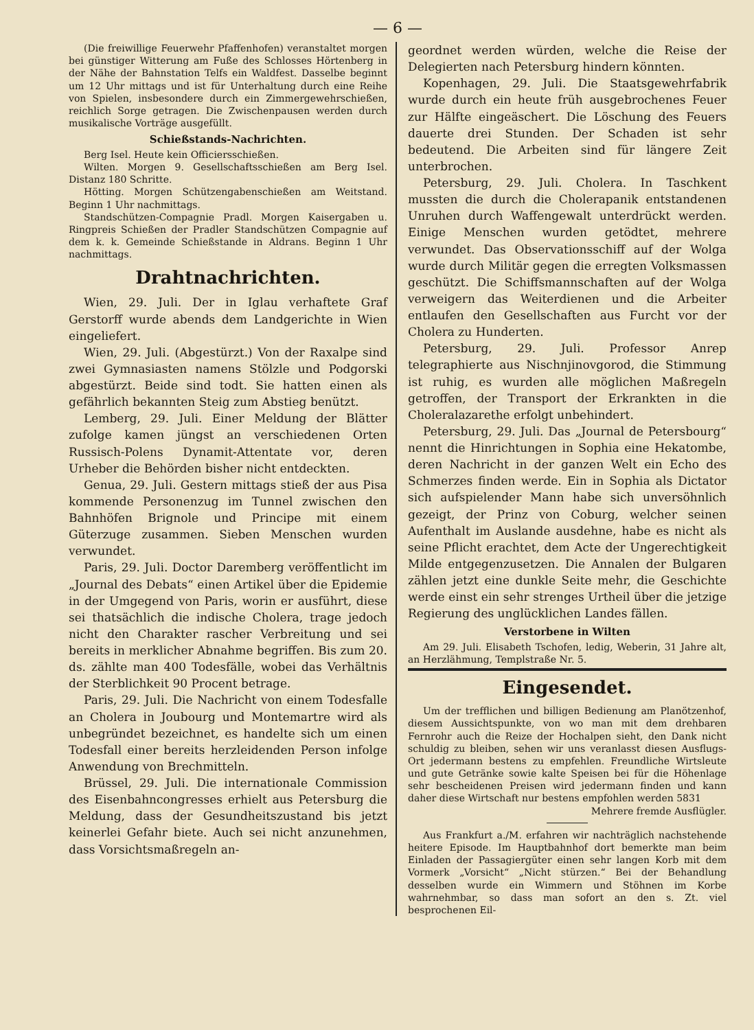— 6 —
(Die freiwillige Feuerwehr Pfaffenhofen) veranstaltet morgen bei günstiger Witterung am Fuße des Schlosses Hörtenberg in der Nähe der Bahnstation Telfs ein Waldfest. Dasselbe beginnt um 12 Uhr mittags und ist für Unterhaltung durch eine Reihe von Spielen, insbesondere durch ein Zimmergewehrschießen, reichlich Sorge getragen. Die Zwischenpausen werden durch musikalische Vorträge ausgefüllt.
Schießstands-Nachrichten.
Berg Isel. Heute kein Officiersschießen.
Wilten. Morgen 9. Gesellschaftsschießen am Berg Isel. Distanz 180 Schritte.
Hötting. Morgen Schützengabenschießen am Weitstand. Beginn 1 Uhr nachmittags.
Standschützen-Compagnie Pradl. Morgen Kaisergaben u. Ringpreis Schießen der Pradler Standschützen Compagnie auf dem k. k. Gemeinde Schießstande in Aldrans. Beginn 1 Uhr nachmittags.
Drahtnachrichten.
Wien, 29. Juli. Der in Iglau verhaftete Graf Gerstorff wurde abends dem Landgerichte in Wien eingeliefert.
Wien, 29. Juli. (Abgestürzt.) Von der Raxalpe sind zwei Gymnasiasten namens Stölzle und Podgorski abgestürzt. Beide sind todt. Sie hatten einen als gefährlich bekannten Steig zum Abstieg benützt.
Lemberg, 29. Juli. Einer Meldung der Blätter zufolge kamen jüngst an verschiedenen Orten Russisch-Polens Dynamit-Attentate vor, deren Urheber die Behörden bisher nicht entdeckten.
Genua, 29. Juli. Gestern mittags stieß der aus Pisa kommende Personenzug im Tunnel zwischen den Bahnhöfen Brignole und Principe mit einem Güterzuge zusammen. Sieben Menschen wurden verwundet.
Paris, 29. Juli. Doctor Daremberg veröffentlicht im „Journal des Debats“ einen Artikel über die Epidemie in der Umgegend von Paris, worin er ausführt, diese sei thatsächlich die indische Cholera, trage jedoch nicht den Charakter rascher Verbreitung und sei bereits in merklicher Abnahme begriffen. Bis zum 20. ds. zählte man 400 Todesfälle, wobei das Verhältnis der Sterblichkeit 90 Procent betrage.
Paris, 29. Juli. Die Nachricht von einem Todesfalle an Cholera in Joubourg und Montemartre wird als unbegründet bezeichnet, es handelte sich um einen Todesfall einer bereits herzleidenden Person infolge Anwendung von Brechmitteln.
Brüssel, 29. Juli. Die internationale Commission des Eisenbahncongresses erhielt aus Petersburg die Meldung, dass der Gesundheitszustand bis jetzt keinerlei Gefahr biete. Auch sei nicht anzunehmen, dass Vorsichtsmaßregeln an-
geordnet werden würden, welche die Reise der Delegierten nach Petersburg hindern könnten.
Kopenhagen, 29. Juli. Die Staatsgewehrfabrik wurde durch ein heute früh ausgebrochenes Feuer zur Hälfte eingeäschert. Die Löschung des Feuers dauerte drei Stunden. Der Schaden ist sehr bedeutend. Die Arbeiten sind für längere Zeit unterbrochen.
Petersburg, 29. Juli. Cholera. In Taschkent mussten die durch die Cholerapanik entstandenen Unruhen durch Waffengewalt unterdrückt werden. Einige Menschen wurden getödtet, mehrere verwundet. Das Observationsschiff auf der Wolga wurde durch Militär gegen die erregten Volksmassen geschützt. Die Schiffsmannschaften auf der Wolga verweigern das Weiterdienen und die Arbeiter entlaufen den Gesellschaften aus Furcht vor der Cholera zu Hunderten.
Petersburg, 29. Juli. Professor Anrep telegraphierte aus Nischnjinovgorod, die Stimmung ist ruhig, es wurden alle möglichen Maßregeln getroffen, der Transport der Erkrankten in die Choleralazarethe erfolgt unbehindert.
Petersburg, 29. Juli. Das „Journal de Petersbourg“ nennt die Hinrichtungen in Sophia eine Hekatombe, deren Nachricht in der ganzen Welt ein Echo des Schmerzes finden werde. Ein in Sophia als Dictator sich aufspielender Mann habe sich unversöhnlich gezeigt, der Prinz von Coburg, welcher seinen Aufenthalt im Auslande ausdehne, habe es nicht als seine Pflicht erachtet, dem Acte der Ungerechtigkeit Milde entgegenzusetzen. Die Annalen der Bulgaren zählen jetzt eine dunkle Seite mehr, die Geschichte werde einst ein sehr strenges Urtheil über die jetzige Regierung des unglücklichen Landes fällen.
Verstorbene in Wilten
Am 29. Juli. Elisabeth Tschofen, ledig, Weberin, 31 Jahre alt, an Herzlähmung, Templstraße Nr. 5.
Eingesendet.
Um der trefflichen und billigen Bedienung am Planötzenhof, diesem Aussichtspunkte, von wo man mit dem drehbaren Fernrohr auch die Reize der Hochalpen sieht, den Dank nicht schuldig zu bleiben, sehen wir uns veranlasst diesen Ausflugs-Ort jedermann bestens zu empfehlen. Freundliche Wirtsleute und gute Getränke sowie kalte Speisen bei für die Höhenlage sehr bescheidenen Preisen wird jedermann finden und kann daher diese Wirtschaft nur bestens empfohlen werden 5831
Mehrere fremde Ausflügler.
Aus Frankfurt a./M. erfahren wir nachträglich nachstehende heitere Episode. Im Hauptbahnhof dort bemerkte man beim Einladen der Passagiergüter einen sehr langen Korb mit dem Vormerk „Vorsicht“ „Nicht stürzen.“ Bei der Behandlung desselben wurde ein Wimmern und Stöhnen im Korbe wahrnehmbar, so dass man sofort an den s. Zt. viel besprochenen Eil-